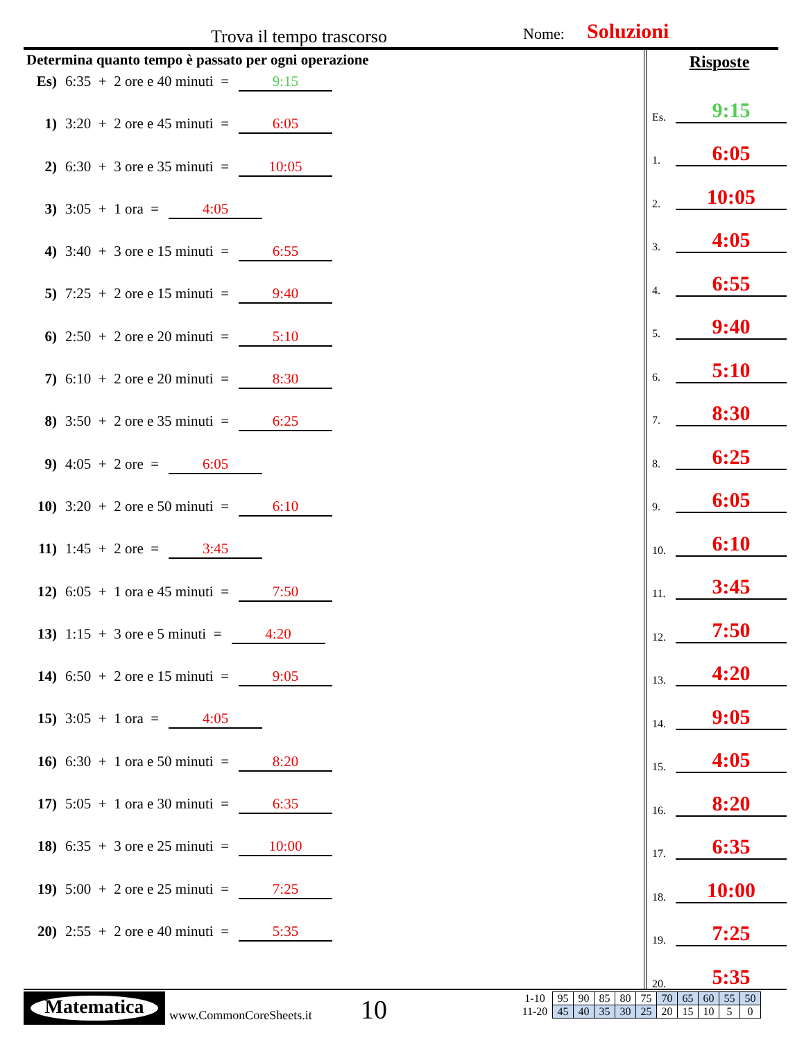Trova il tempo trascorso Nome: Soluzioni
Determina quanto tempo è passato per ogni operazione
Es) 6:35 + 2 ore e 40 minuti = 9:15
1) 3:20 + 2 ore e 45 minuti = 6:05
2) 6:30 + 3 ore e 35 minuti = 10:05
3) 3:05 + 1 ora = 4:05
4) 3:40 + 3 ore e 15 minuti = 6:55
5) 7:25 + 2 ore e 15 minuti = 9:40
6) 2:50 + 2 ore e 20 minuti = 5:10
7) 6:10 + 2 ore e 20 minuti = 8:30
8) 3:50 + 2 ore e 35 minuti = 6:25
9) 4:05 + 2 ore = 6:05
10) 3:20 + 2 ore e 50 minuti = 6:10
11) 1:45 + 2 ore = 3:45
12) 6:05 + 1 ora e 45 minuti = 7:50
13) 1:15 + 3 ore e 5 minuti = 4:20
14) 6:50 + 2 ore e 15 minuti = 9:05
15) 3:05 + 1 ora = 4:05
16) 6:30 + 1 ora e 50 minuti = 8:20
17) 5:05 + 1 ora e 30 minuti = 6:35
18) 6:35 + 3 ore e 25 minuti = 10:00
19) 5:00 + 2 ore e 25 minuti = 7:25
20) 2:55 + 2 ore e 40 minuti = 5:35
Risposte
Es. 9:15
1. 6:05
2. 10:05
3. 4:05
4. 6:55
5. 9:40
6. 5:10
7. 8:30
8. 6:25
9. 6:05
10. 6:10
11. 3:45
12. 7:50
13. 4:20
14. 9:05
15. 4:05
16. 8:20
17. 6:35
18. 10:00
19. 7:25
20. 5:35
Matematica
www.CommonCoreSheets.it 10
| 1-10 | 95 | 90 | 85 | 80 | 75 | 70 | 65 | 60 | 55 | 50 |
| 11-20 | 45 | 40 | 35 | 30 | 25 | 20 | 15 | 10 | 5 | 0 |